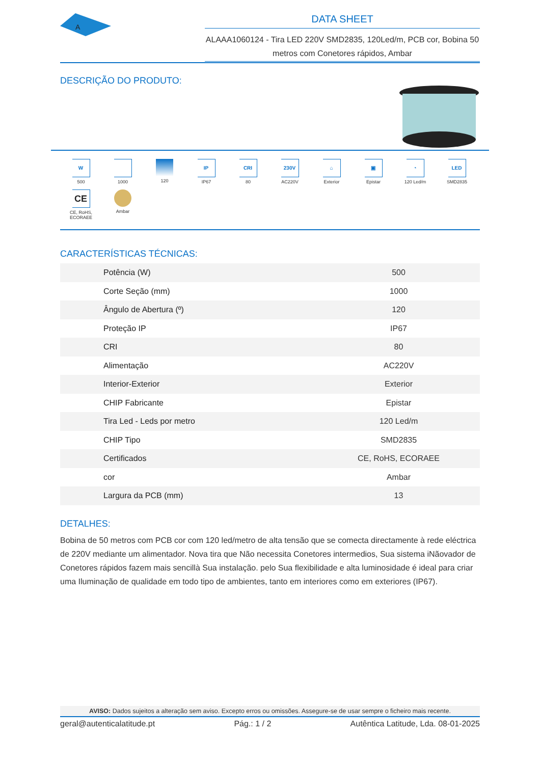A
DATA SHEET
ALAAA1060124 - Tira LED 220V SMD2835, 120Led/m, PCB cor, Bobina 50 metros com Conetores rápidos, Ambar
DESCRIÇÃO DO PRODUTO:
W
500
1000
120
IP
IP67
CRI
80
230V
AC220V
⌂
Exterior
▣
Epistar
◔
120 Led/m
LED
SMD2835
CE
CE, RoHS,
ECORAEE
Ambar
CARACTERÍSTICAS TÉCNICAS:
| Potência (W) | 500 |
| Corte Seção (mm) | 1000 |
| Ângulo de Abertura (º) | 120 |
| Proteção IP | IP67 |
| CRI | 80 |
| Alimentação | AC220V |
| Interior-Exterior | Exterior |
| CHIP Fabricante | Epistar |
| Tira Led - Leds por metro | 120 Led/m |
| CHIP Tipo | SMD2835 |
| Certificados | CE, RoHS, ECORAEE |
| cor | Ambar |
| Largura da PCB (mm) | 13 |
DETALHES:
Bobina de 50 metros com PCB cor com 120 led/metro de alta tensão que se comecta directamente à rede eléctrica de 220V mediante um alimentador. Nova tira que Não necessita Conetores intermedios, Sua sistema iNãovador de Conetores rápidos fazem mais sencillà Sua instalação. pelo Sua flexibilidade e alta luminosidade é ideal para criar uma Iluminação de qualidade em todo tipo de ambientes, tanto em interiores como em exteriores (IP67).
AVISO: Dados sujeitos a alteração sem aviso. Excepto erros ou omissões. Assegure-se de usar sempre o ficheiro mais recente.
geral@autenticalatitude.pt Pág.: 1 / 2 Autêntica Latitude, Lda. 08-01-2025